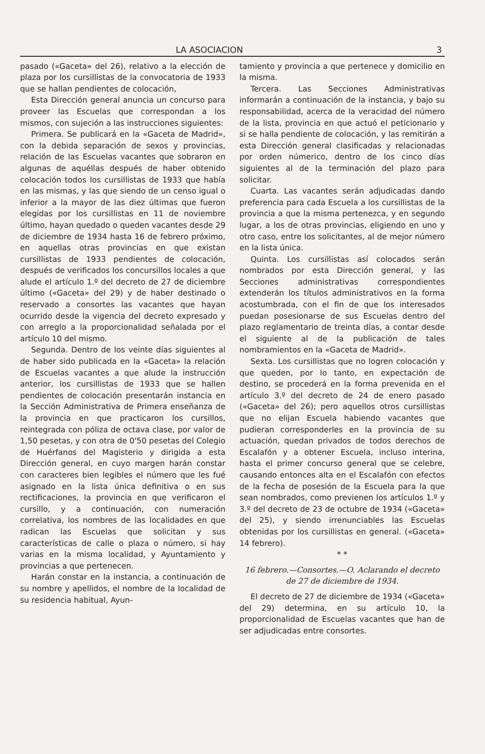LA ASOCIACION 3
pasado («Gaceta» del 26), relativo a la elección de plaza por los cursillistas de la convocatoria de 1933 que se hallan pendientes de colocación,
Esta Dirección general anuncia un concurso para proveer las Escuelas que correspondan a los mismos, con sujeción a las instrucciones siguientes:
Primera. Se publicará en la «Gaceta de Madrid», con la debida separación de sexos y provincias, relación de las Escuelas vacantes que sobraron en algunas de aquéllas después de haber obtenido colocación todos los cursillistas de 1933 que había en las mismas, y las que siendo de un censo igual o inferior a la mayor de las diez últimas que fueron elegidas por los cursillistas en 11 de noviembre último, hayan quedado o queden vacantes desde 29 de diciembre de 1934 hasta 16 de febrero próximo, en aquellas otras provincias en que existan cursillistas de 1933 pendientes de colocación, después de verificados los concursillos locales a que alude el artículo 1.º del decreto de 27 de diciembre último («Gaceta» del 29) y de haber destinado o reservado a consortes las vacantes que hayan ocurrido desde la vigencia del decreto expresado y con arreglo a la proporcionalidad señalada por el artículo 10 del mismo.
Segunda. Dentro de los veinte días siguientes al de haber sido publicada en la «Gaceta» la relación de Escuelas vacantes a que alude la instrucción anterior, los cursillistas de 1933 que se hallen pendientes de colocación presentarán instancia en la Sección Administrativa de Primera enseñanza de la provincia en que practicaron los cursillos, reintegrada con póliza de octava clase, por valor de 1,50 pesetas, y con otra de 0'50 pesetas del Colegio de Huérfanos del Magisterio y dirigida a esta Dirección general, en cuyo margen harán constar con caracteres bien legibles el número que les fué asignado en la lista única definitiva o en sus rectificaciones, la provincia en que verificaron el cursillo, y a continuación, con numeración correlativa, los nombres de las localidades en que radican las Escuelas que solicitan y sus características de calle o plaza o número, si hay varias en la misma localidad, y Ayuntamiento y provincias a que pertenecen.
Harán constar en la instancia, a continuación de su nombre y apellidos, el nombre de la localidad de su residencia habitual, Ayun-
tamiento y provincia a que pertenece y domicilio en la misma.
Tercera. Las Secciones Administrativas informarán a continuación de la instancia, y bajo su responsabilidad, acerca de la veracidad del número de la lista, provincia en que actuó el peticionario y si se halla pendiente de colocación, y las remitirán a esta Dirección general clasificadas y relacionadas por orden númerico, dentro de los cinco días siguientes al de la terminación del plazo para solicitar.
Cuarta. Las vacantes serán adjudicadas dando preferencia para cada Escuela a los cursillistas de la provincia a que la misma pertenezca, y en segundo lugar, a los de otras provincias, eligiendo en uno y otro caso, entre los solicitantes, al de mejor número en la lista única.
Quinta. Los cursillistas así colocados serán nombrados por esta Dirección general, y las Secciones administrativas correspondientes extenderán los títulos administrativos en la forma acostumbrada, con el fin de que los interesados puedan posesionarse de sus Escuelas dentro del plazo reglamentario de treinta días, a contar desde el siguiente al de la publicación de tales nombramientos en la «Gaceta de Madrid».
Sexta. Los cursillistas que no logren colocación y que queden, por lo tanto, en expectación de destino, se procederá en la forma prevenida en el artículo 3.º del decreto de 24 de enero pasado («Gaceta» del 26); pero aquellos otros cursillistas que no elijan Escuela habiendo vacantes que pudieran corresponderles en la provincia de su actuación, quedan privados de todos derechos de Escalafón y a obtener Escuela, incluso interina, hasta el primer concurso general que se celebre, causando entonces alta en el Escalafón con efectos de la fecha de posesión de la Escuela para la que sean nombrados, como previenen los artículos 1.º y 3.º del decreto de 23 de octubre de 1934 («Gaceta» del 25), y siendo irrenunciables las Escuelas obtenidas por los cursillistas en general. («Gaceta» 14 febrero).
* *
16 febrero.—Consortes.—O. Aclarando el decreto de 27 de diciembre de 1934.
El decreto de 27 de diciembre de 1934 («Gaceta» del 29) determina, en su artículo 10, la proporcionalidad de Escuelas vacantes que han de ser adjudicadas entre consortes.